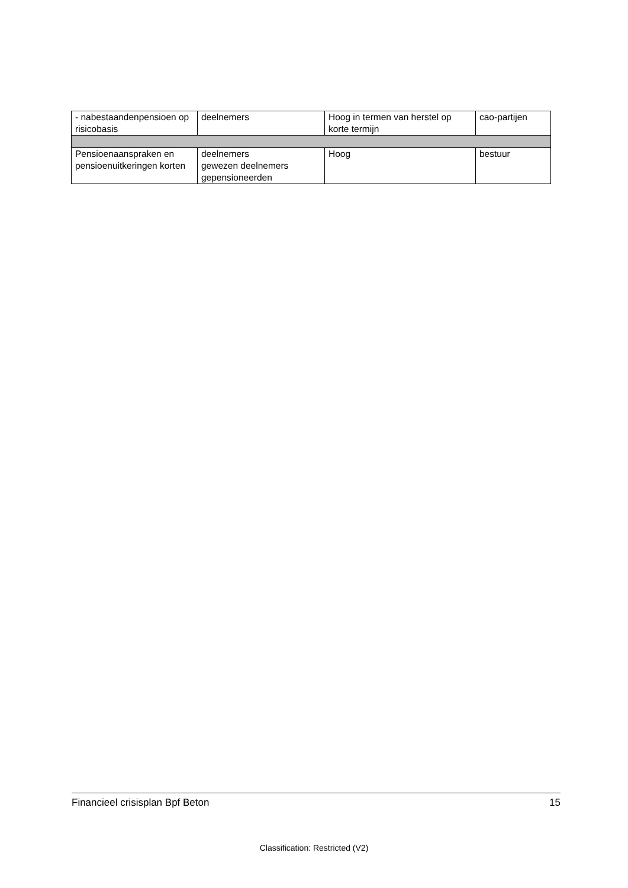| - nabestaandenpensioen op risicobasis | deelnemers | Hoog in termen van herstel op korte termijn | cao-partijen |
| Pensioenaanspraken en pensioenuitkeringen korten | deelnemers gewezen deelnemers gepensioneerden | Hoog | bestuur |
Financieel crisisplan Bpf Beton 15
Classification: Restricted (V2)